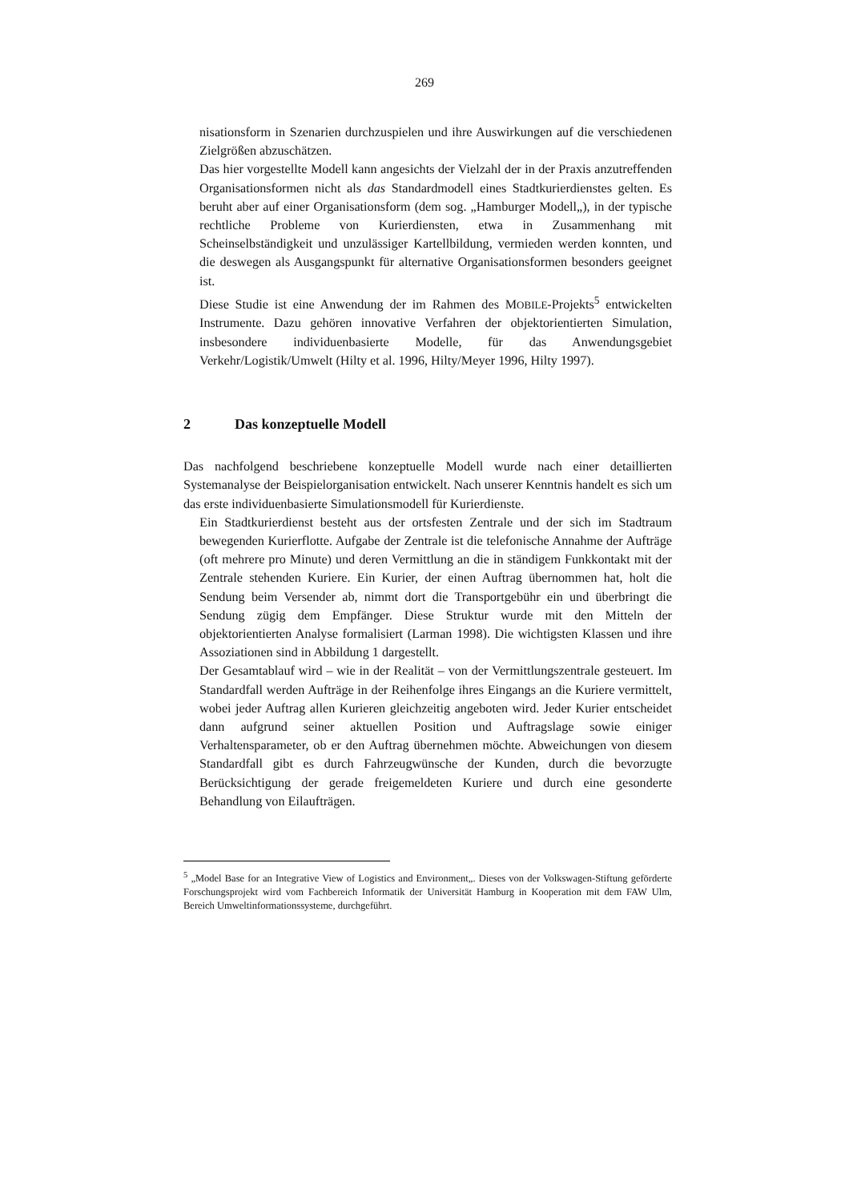269
nisationsform in Szenarien durchzuspielen und ihre Auswirkungen auf die verschiedenen Zielgrößen abzuschätzen.
Das hier vorgestellte Modell kann angesichts der Vielzahl der in der Praxis anzutreffenden Organisationsformen nicht als das Standardmodell eines Stadtkurierdienstes gelten. Es beruht aber auf einer Organisationsform (dem sog. „Hamburger Modell„), in der typische rechtliche Probleme von Kurierdiensten, etwa in Zusammenhang mit Scheinselbständigkeit und unzulässiger Kartellbildung, vermieden werden konnten, und die deswegen als Ausgangspunkt für alternative Organisationsformen besonders geeignet ist.
Diese Studie ist eine Anwendung der im Rahmen des MOBILE-Projekts<sup>5</sup> entwickelten Instrumente. Dazu gehören innovative Verfahren der objektorientierten Simulation, insbesondere individuenbasierte Modelle, für das Anwendungsgebiet Verkehr/Logistik/Umwelt (Hilty et al. 1996, Hilty/Meyer 1996, Hilty 1997).
2 Das konzeptuelle Modell
Das nachfolgend beschriebene konzeptuelle Modell wurde nach einer detaillierten Systemanalyse der Beispielorganisation entwickelt. Nach unserer Kenntnis handelt es sich um das erste individuenbasierte Simulationsmodell für Kurierdienste.
Ein Stadtkurierdienst besteht aus der ortsfesten Zentrale und der sich im Stadtraum bewegenden Kurierflotte. Aufgabe der Zentrale ist die telefonische Annahme der Aufträge (oft mehrere pro Minute) und deren Vermittlung an die in ständigem Funkkontakt mit der Zentrale stehenden Kuriere. Ein Kurier, der einen Auftrag übernommen hat, holt die Sendung beim Versender ab, nimmt dort die Transportgebühr ein und überbringt die Sendung zügig dem Empfänger. Diese Struktur wurde mit den Mitteln der objektorientierten Analyse formalisiert (Larman 1998). Die wichtigsten Klassen und ihre Assoziationen sind in Abbildung 1 dargestellt.
Der Gesamtablauf wird – wie in der Realität – von der Vermittlungszentrale gesteuert. Im Standardfall werden Aufträge in der Reihenfolge ihres Eingangs an die Kuriere vermittelt, wobei jeder Auftrag allen Kurieren gleichzeitig angeboten wird. Jeder Kurier entscheidet dann aufgrund seiner aktuellen Position und Auftragslage sowie einiger Verhaltensparameter, ob er den Auftrag übernehmen möchte. Abweichungen von diesem Standardfall gibt es durch Fahrzeugwünsche der Kunden, durch die bevorzugte Berücksichtigung der gerade freigemeldeten Kuriere und durch eine gesonderte Behandlung von Eilaufträgen.
<sup>5</sup> „Model Base for an Integrative View of Logistics and Environment„. Dieses von der Volkswagen-Stiftung geförderte Forschungsprojekt wird vom Fachbereich Informatik der Universität Hamburg in Kooperation mit dem FAW Ulm, Bereich Umweltinformationssysteme, durchgeführt.